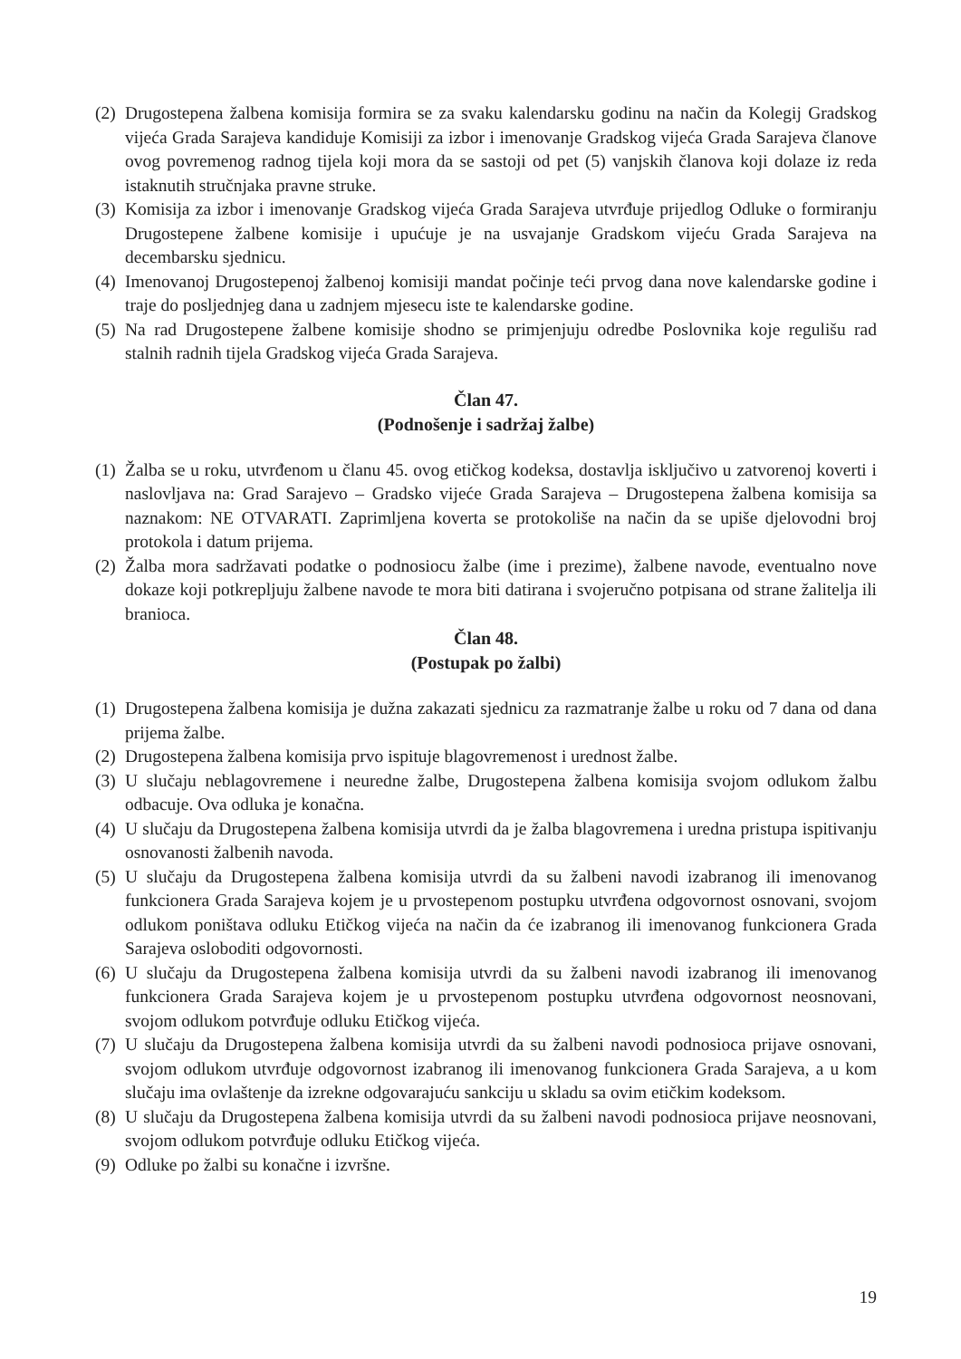(2) Drugostepena žalbena komisija formira se za svaku kalendarsku godinu na način da Kolegij Gradskog vijeća Grada Sarajeva kandiduje Komisiji za izbor i imenovanje Gradskog vijeća Grada Sarajeva članove ovog povremenog radnog tijela koji mora da se sastoji od pet (5) vanjskih članova koji dolaze iz reda istaknutih stručnjaka pravne struke.
(3) Komisija za izbor i imenovanje Gradskog vijeća Grada Sarajeva utvrđuje prijedlog Odluke o formiranju Drugostepene žalbene komisije i upućuje je na usvajanje Gradskom vijeću Grada Sarajeva na decembarsku sjednicu.
(4) Imenovanoj Drugostepenoj žalbenoj komisiji mandat počinje teći prvog dana nove kalendarske godine i traje do posljednjeg dana u zadnjem mjesecu iste te kalendarske godine.
(5) Na rad Drugostepene žalbene komisije shodno se primjenjuju odredbe Poslovnika koje regulišu rad stalnih radnih tijela Gradskog vijeća Grada Sarajeva.
Član 47.
(Podnošenje i sadržaj žalbe)
(1) Žalba se u roku, utvrđenom u članu 45. ovog etičkog kodeksa, dostavlja isključivo u zatvorenoj koverti i naslovljava na: Grad Sarajevo – Gradsko vijeće Grada Sarajeva – Drugostepena žalbena komisija sa naznakom: NE OTVARATI. Zaprimljena koverta se protokoliše na način da se upiše djelovodni broj protokola i datum prijema.
(2) Žalba mora sadržavati podatke o podnosiocu žalbe (ime i prezime), žalbene navode, eventualno nove dokaze koji potkrepljuju žalbene navode te mora biti datirana i svojeručno potpisana od strane žalitelja ili branioca.
Član 48.
(Postupak po žalbi)
(1) Drugostepena žalbena komisija je dužna zakazati sjednicu za razmatranje žalbe u roku od 7 dana od dana prijema žalbe.
(2) Drugostepena žalbena komisija prvo ispituje blagovremenost i urednost žalbe.
(3) U slučaju neblagovremene i neuredne žalbe, Drugostepena žalbena komisija svojom odlukom žalbu odbacuje. Ova odluka je konačna.
(4) U slučaju da Drugostepena žalbena komisija utvrdi da je žalba blagovremena i uredna pristupa ispitivanju osnovanosti žalbenih navoda.
(5) U slučaju da Drugostepena žalbena komisija utvrdi da su žalbeni navodi izabranog ili imenovanog funkcionera Grada Sarajeva kojem je u prvostepenom postupku utvrđena odgovornost osnovani, svojom odlukom poništava odluku Etičkog vijeća na način da će izabranog ili imenovanog funkcionera Grada Sarajeva osloboditi odgovornosti.
(6) U slučaju da Drugostepena žalbena komisija utvrdi da su žalbeni navodi izabranog ili imenovanog funkcionera Grada Sarajeva kojem je u prvostepenom postupku utvrđena odgovornost neosnovani, svojom odlukom potvrđuje odluku Etičkog vijeća.
(7) U slučaju da Drugostepena žalbena komisija utvrdi da su žalbeni navodi podnosioca prijave osnovani, svojom odlukom utvrđuje odgovornost izabranog ili imenovanog funkcionera Grada Sarajeva, a u kom slučaju ima ovlaštenje da izrekne odgovarajuću sankciju u skladu sa ovim etičkim kodeksom.
(8) U slučaju da Drugostepena žalbena komisija utvrdi da su žalbeni navodi podnosioca prijave neosnovani, svojom odlukom potvrđuje odluku Etičkog vijeća.
(9) Odluke po žalbi su konačne i izvršne.
19